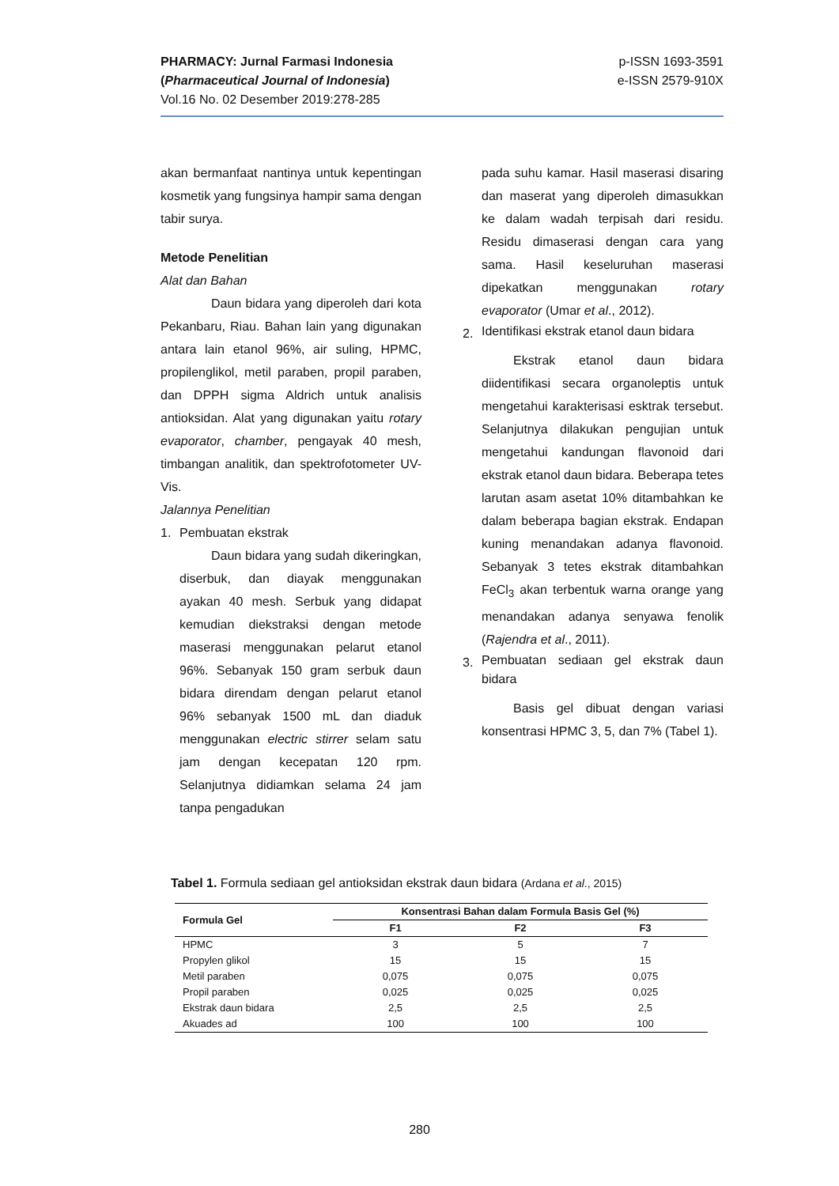p-ISSN 1693-3591
e-ISSN 2579-910X
PHARMACY: Jurnal Farmasi Indonesia
(Pharmaceutical Journal of Indonesia)
Vol.16 No. 02 Desember 2019:278-285
akan bermanfaat nantinya untuk kepentingan kosmetik yang fungsinya hampir sama dengan tabir surya.
Metode Penelitian
Alat dan Bahan
Daun bidara yang diperoleh dari kota Pekanbaru, Riau. Bahan lain yang digunakan antara lain etanol 96%, air suling, HPMC, propilenglikol, metil paraben, propil paraben, dan DPPH sigma Aldrich untuk analisis antioksidan. Alat yang digunakan yaitu rotary evaporator, chamber, pengayak 40 mesh, timbangan analitik, dan spektrofotometer UV-Vis.
Jalannya Penelitian
1. Pembuatan ekstrak
Daun bidara yang sudah dikeringkan, diserbuk, dan diayak menggunakan ayakan 40 mesh. Serbuk yang didapat kemudian diekstraksi dengan metode maserasi menggunakan pelarut etanol 96%. Sebanyak 150 gram serbuk daun bidara direndam dengan pelarut etanol 96% sebanyak 1500 mL dan diaduk menggunakan electric stirrer selam satu jam dengan kecepatan 120 rpm. Selanjutnya didiamkan selama 24 jam tanpa pengadukan
pada suhu kamar. Hasil maserasi disaring dan maserat yang diperoleh dimasukkan ke dalam wadah terpisah dari residu. Residu dimaserasi dengan cara yang sama. Hasil keseluruhan maserasi dipekatkan menggunakan rotary evaporator (Umar et al., 2012).
2.
Identifikasi ekstrak etanol daun bidara
Ekstrak etanol daun bidara diidentifikasi secara organoleptis untuk mengetahui karakterisasi esktrak tersebut. Selanjutnya dilakukan pengujian untuk mengetahui kandungan flavonoid dari ekstrak etanol daun bidara. Beberapa tetes larutan asam asetat 10% ditambahkan ke dalam beberapa bagian ekstrak. Endapan kuning menandakan adanya flavonoid. Sebanyak 3 tetes ekstrak ditambahkan FeCl<sub>3</sub> akan terbentuk warna orange yang menandakan adanya senyawa fenolik (Rajendra et al., 2011).
3.
Pembuatan sediaan gel ekstrak daun bidara
Basis gel dibuat dengan variasi konsentrasi HPMC 3, 5, dan 7% (Tabel 1).
Tabel 1. Formula sediaan gel antioksidan ekstrak daun bidara (Ardana et al., 2015)
| Formula Gel | Konsentrasi Bahan dalam Formula Basis Gel (%) | | |
| --- | --- | --- | --- |
| | F1 | F2 | F3 |
| HPMC | 3 | 5 | 7 |
| Propylen glikol | 15 | 15 | 15 |
| Metil paraben | 0,075 | 0,075 | 0,075 |
| Propil paraben | 0,025 | 0,025 | 0,025 |
| Ekstrak daun bidara | 2,5 | 2,5 | 2,5 |
| Akuades ad | 100 | 100 | 100 |
280